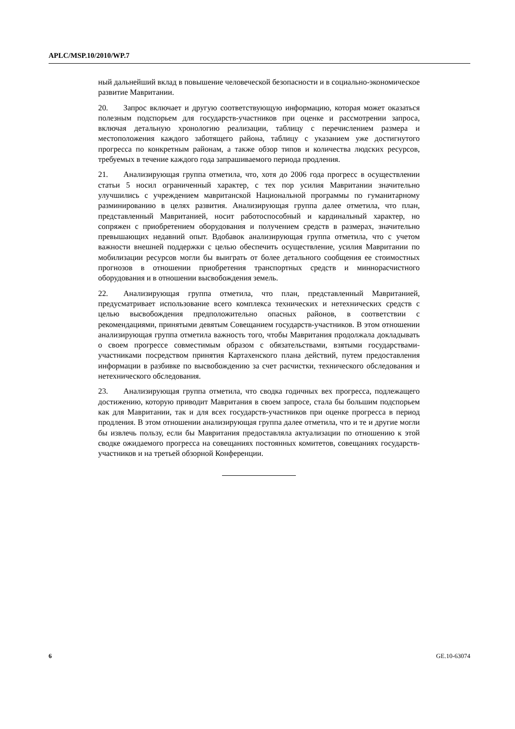APLC/MSP.10/2010/WP.7
ный дальнейший вклад в повышение человеческой безопасности и в социально-экономическое развитие Мавритании.
20. Запрос включает и другую соответствующую информацию, которая может оказаться полезным подспорьем для государств-участников при оценке и рассмотрении запроса, включая детальную хронологию реализации, таблицу с перечислением размера и местоположения каждого заботящего района, таблицу с указанием уже достигнутого прогресса по конкретным районам, а также обзор типов и количества людских ресурсов, требуемых в течение каждого года запрашиваемого периода продления.
21. Анализирующая группа отметила, что, хотя до 2006 года прогресс в осуществлении статьи 5 носил ограниченный характер, с тех пор усилия Мавритании значительно улучшились с учреждением мавританской Национальной программы по гуманитарному разминированию в целях развития. Анализирующая группа далее отметила, что план, представленный Мавританией, носит работоспособный и кардинальный характер, но сопряжен с приобретением оборудования и получением средств в размерах, значительно превышающих недавний опыт. Вдобавок анализирующая группа отметила, что с учетом важности внешней поддержки с целью обеспечить осуществление, усилия Мавритании по мобилизации ресурсов могли бы выиграть от более детального сообщения ее стоимостных прогнозов в отношении приобретения транспортных средств и миннорасчистного оборудования и в отношении высвобождения земель.
22. Анализирующая группа отметила, что план, представленный Мавританией, предусматривает использование всего комплекса технических и нетехнических средств с целью высвобождения предположительно опасных районов, в соответствии с рекомендациями, принятыми девятым Совещанием государств-участников. В этом отношении анализирующая группа отметила важность того, чтобы Мавритания продолжала докладывать о своем прогрессе совместимым образом с обязательствами, взятыми государствами-участниками посредством принятия Картахенского плана действий, путем предоставления информации в разбивке по высвобождению за счет расчистки, технического обследования и нетехнического обследования.
23. Анализирующая группа отметила, что сводка годичных вех прогресса, подлежащего достижению, которую приводит Мавритания в своем запросе, стала бы большим подспорьем как для Мавритании, так и для всех государств-участников при оценке прогресса в период продления. В этом отношении анализирующая группа далее отметила, что и те и другие могли бы извлечь пользу, если бы Мавритания предоставляла актуализации по отношению к этой сводке ожидаемого прогресса на совещаниях постоянных комитетов, совещаниях государств-участников и на третьей обзорной Конференции.
6 GE.10-63074